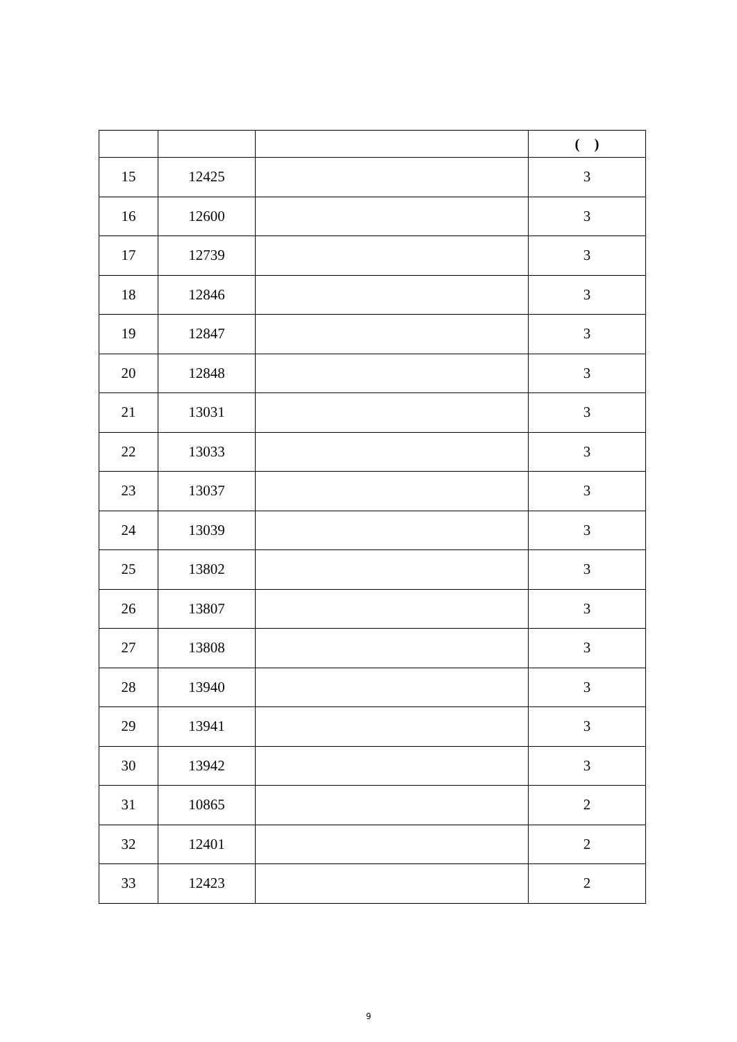| | | | ( ) |
| --- | --- | --- | --- |
| 15 | 12425 | | 3 |
| 16 | 12600 | | 3 |
| 17 | 12739 | | 3 |
| 18 | 12846 | | 3 |
| 19 | 12847 | | 3 |
| 20 | 12848 | | 3 |
| 21 | 13031 | | 3 |
| 22 | 13033 | | 3 |
| 23 | 13037 | | 3 |
| 24 | 13039 | | 3 |
| 25 | 13802 | | 3 |
| 26 | 13807 | | 3 |
| 27 | 13808 | | 3 |
| 28 | 13940 | | 3 |
| 29 | 13941 | | 3 |
| 30 | 13942 | | 3 |
| 31 | 10865 | | 2 |
| 32 | 12401 | | 2 |
| 33 | 12423 | | 2 |
9